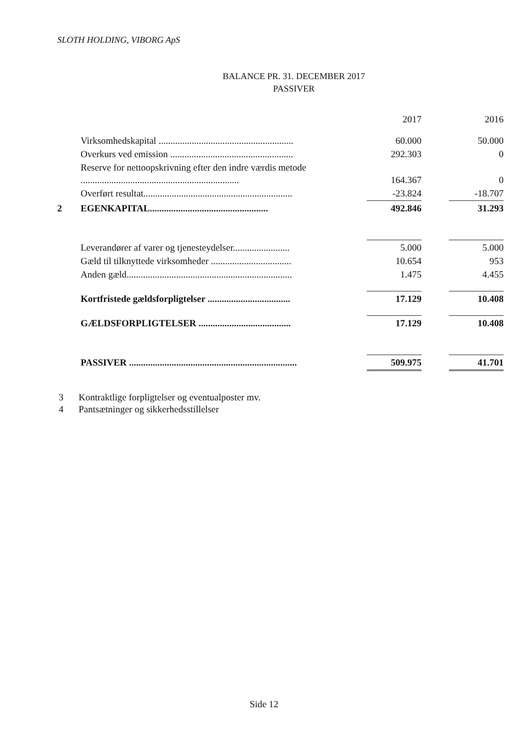SLOTH HOLDING, VIBORG ApS
BALANCE PR. 31. DECEMBER 2017
PASSIVER
| | | 2017 | 2016 |
| | Virksomhedskapital ......................................................... | 60.000 | 50.000 |
| | Overkurs ved emission .................................................... | 292.303 | 0 |
| | Reserve for nettoopskrivning efter den indre værdis metode ................................................................... | 164.367 | 0 |
| | Overført resultat............................................................... | -23.824 | -18.707 |
| 2 | EGENKAPITAL.................................................. | 492.846 | 31.293 |
| | Leverandører af varer og tjenesteydelser........................ | 5.000 | 5.000 |
| | Gæld til tilknyttede virksomheder .................................. | 10.654 | 953 |
| | Anden gæld...................................................................... | 1.475 | 4.455 |
| | Kortfristede gældsforpligtelser ................................... | 17.129 | 10.408 |
| | GÆLDSFORPLIGTELSER ....................................... | 17.129 | 10.408 |
| | PASSIVER ....................................................................... | 509.975 | 41.701 |
3 Kontraktlige forpligtelser og eventualposter mv.
4 Pantsætninger og sikkerhedsstillelser
Side 12